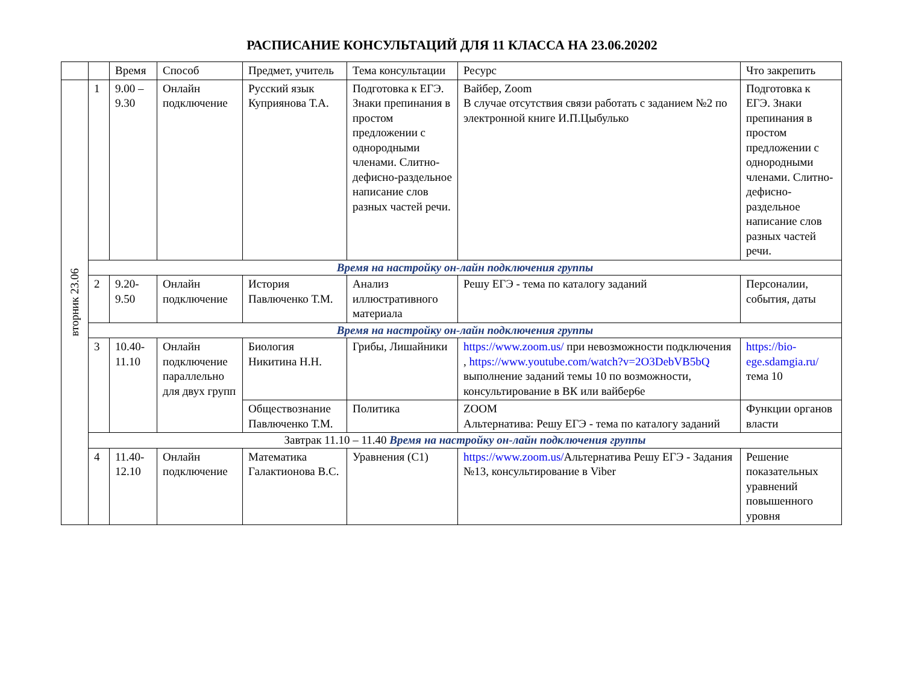РАСПИСАНИЕ КОНСУЛЬТАЦИЙ ДЛЯ 11 КЛАССА НА 23.06.20202
| | | Время | Способ | Предмет, учитель | Тема консультации | Ресурс | Что закрепить |
| --- | --- | --- | --- | --- | --- | --- | --- |
| вторник 23.06 | 1 | 9.00 – 9.30 | Онлайн подключение | Русский язык Куприянова Т.А. | Подготовка к ЕГЭ. Знаки препинания в простом предложении с однородными членами. Слитно-дефисно-раздельное написание слов разных частей речи. | Вайбер, Zoom В случае отсутствия связи работать с заданием №2 по электронной книге И.П.Цыбулько | Подготовка к ЕГЭ. Знаки препинания в простом предложении с однородными членами. Слитно-дефисно-раздельное написание слов разных частей речи. |
| | Время на настройку он-лайн подключения группы | | | | | | |
| | 2 | 9.20-9.50 | Онлайн подключение | История Павлюченко Т.М. | Анализ иллюстративного материала | Решу ЕГЭ - тема по каталогу заданий | Персоналии, события, даты |
| | Время на настройку он-лайн подключения группы | | | | | | |
| | 3 | 10.40-11.10 | Онлайн подключение параллельно для двух групп | Биология Никитина Н.Н. | Грибы, Лишайники | https://www.zoom.us/ при невозможности подключения , https://www.youtube.com/watch?v=2O3DebVB5bQ выполнение заданий темы 10 по возможности, консультирование в ВК или вайбер6е | https://bio-ege.sdamgia.ru/ тема 10 |
| | | | | Обществознание Павлюченко Т.М. | Политика | ZOOM Альтернатива: Решу ЕГЭ - тема по каталогу заданий | Функции органов власти |
| | Завтрак 11.10 – 11.40 Время на настройку он-лайн подключения группы | | | | | | |
| | 4 | 11.40-12.10 | Онлайн подключение | Математика Галактионова В.С. | Уравнения (С1) | https://www.zoom.us/ Альтернатива Решу ЕГЭ - Задания №13, консультирование в Viber | Решение показательных уравнений повышенного уровня |